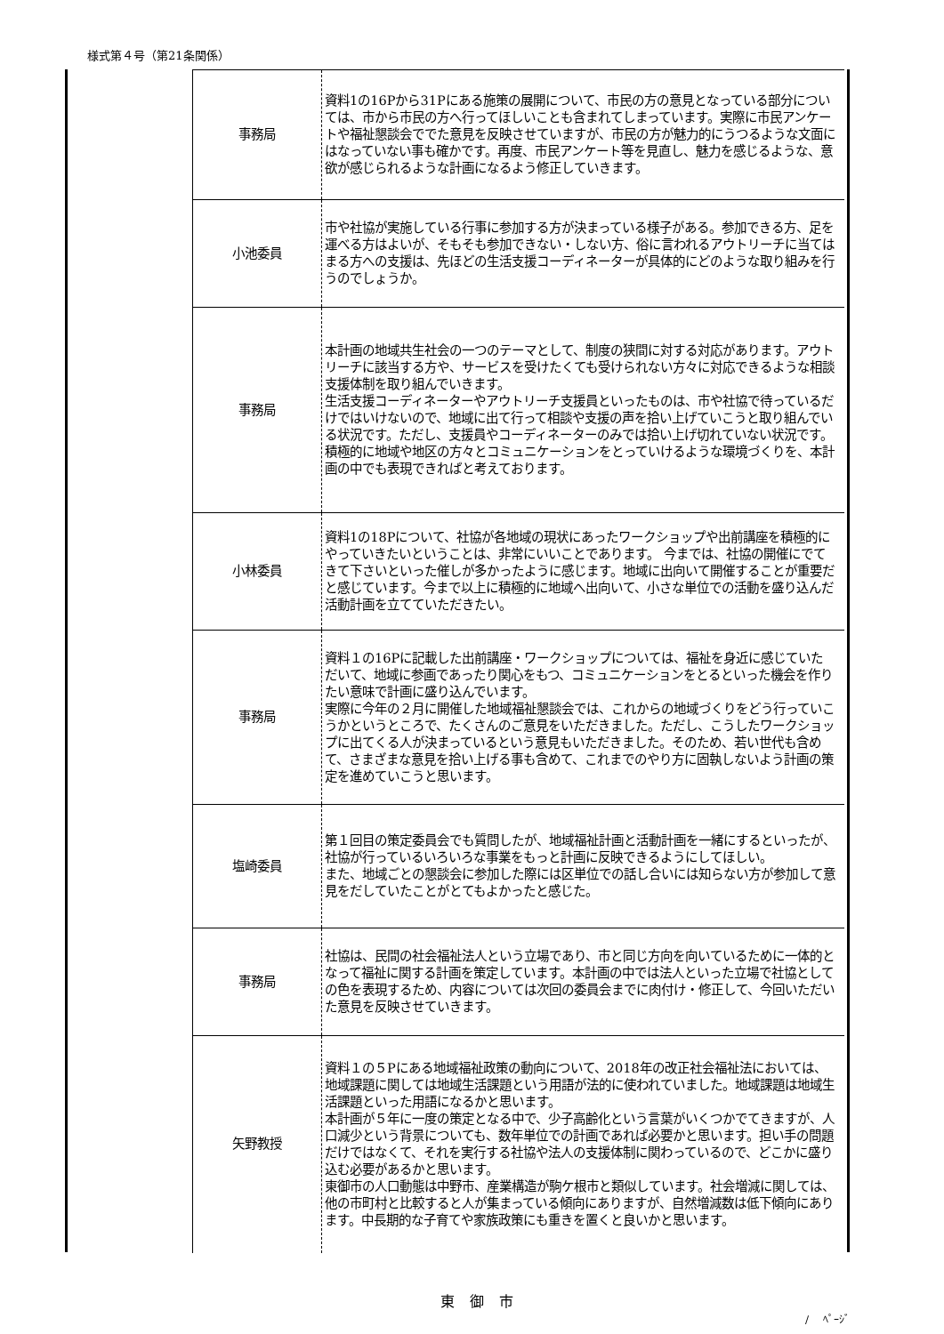様式第４号（第21条関係）
| 事務局 | 資料1の16Pから31Pにある施策の展開について、市民の方の意見となっている部分については、市から市民の方へ行ってほしいことも含まれてしまっています。実際に市民アンケートや福祉懇談会ででた意見を反映させていますが、市民の方が魅力的にうつるような文面にはなっていない事も確かです。再度、市民アンケート等を見直し、魅力を感じるような、意欲が感じられるような計画になるよう修正していきます。 |
| 小池委員 | 市や社協が実施している行事に参加する方が決まっている様子がある。参加できる方、足を運べる方はよいが、そもそも参加できない・しない方、俗に言われるアウトリーチに当てはまる方への支援は、先ほどの生活支援コーディネーターが具体的にどのような取り組みを行うのでしょうか。 |
| 事務局 | 本計画の地域共生社会の一つのテーマとして、制度の狭間に対する対応があります。アウトリーチに該当する方や、サービスを受けたくても受けられない方々に対応できるような相談支援体制を取り組んでいきます。 生活支援コーディネーターやアウトリーチ支援員といったものは、市や社協で待っているだけではいけないので、地域に出て行って相談や支援の声を拾い上げていこうと取り組んでいる状況です。ただし、支援員やコーディネーターのみでは拾い上げ切れていない状況です。積極的に地域や地区の方々とコミュニケーションをとっていけるような環境づくりを、本計画の中でも表現できればと考えております。 |
| 小林委員 | 資料1の18Pについて、社協が各地域の現状にあったワークショップや出前講座を積極的にやっていきたいということは、非常にいいことであります。 今までは、社協の開催にでてきて下さいといった催しが多かったように感じます。地域に出向いて開催することが重要だと感じています。今まで以上に積極的に地域へ出向いて、小さな単位での活動を盛り込んだ活動計画を立てていただきたい。 |
| 事務局 | 資料１の16Pに記載した出前講座・ワークショップについては、福祉を身近に感じていただいて、地域に参画であったり関心をもつ、コミュニケーションをとるといった機会を作りたい意味で計画に盛り込んでいます。 実際に今年の２月に開催した地域福祉懇談会では、これからの地域づくりをどう行っていこうかというところで、たくさんのご意見をいただきました。ただし、こうしたワークショップに出てくる人が決まっているという意見もいただきました。そのため、若い世代も含めて、さまざまな意見を拾い上げる事も含めて、これまでのやり方に固執しないよう計画の策定を進めていこうと思います。 |
| 塩崎委員 | 第１回目の策定委員会でも質問したが、地域福祉計画と活動計画を一緒にするといったが、社協が行っているいろいろな事業をもっと計画に反映できるようにしてほしい。 また、地域ごとの懇談会に参加した際には区単位での話し合いには知らない方が参加して意見をだしていたことがとてもよかったと感じた。 |
| 事務局 | 社協は、民間の社会福祉法人という立場であり、市と同じ方向を向いているために一体的となって福祉に関する計画を策定しています。本計画の中では法人といった立場で社協としての色を表現するため、内容については次回の委員会までに肉付け・修正して、今回いただいた意見を反映させていきます。 |
| 矢野教授 | 資料１の５Pにある地域福祉政策の動向について、2018年の改正社会福祉法においては、地域課題に関しては地域生活課題という用語が法的に使われていました。地域課題は地域生活課題といった用語になるかと思います。 本計画が５年に一度の策定となる中で、少子高齢化という言葉がいくつかでてきますが、人口減少という背景についても、数年単位での計画であれば必要かと思います。担い手の問題だけではなくて、それを実行する社協や法人の支援体制に関わっているので、どこかに盛り込む必要があるかと思います。 東御市の人口動態は中野市、産業構造が駒ケ根市と類似しています。社会増減に関しては、他の市町村と比較すると人が集まっている傾向にありますが、自然増減数は低下傾向にあります。中長期的な子育てや家族政策にも重きを置くと良いかと思います。 |
東 御 市
/　 ﾍﾟｰｼﾞ